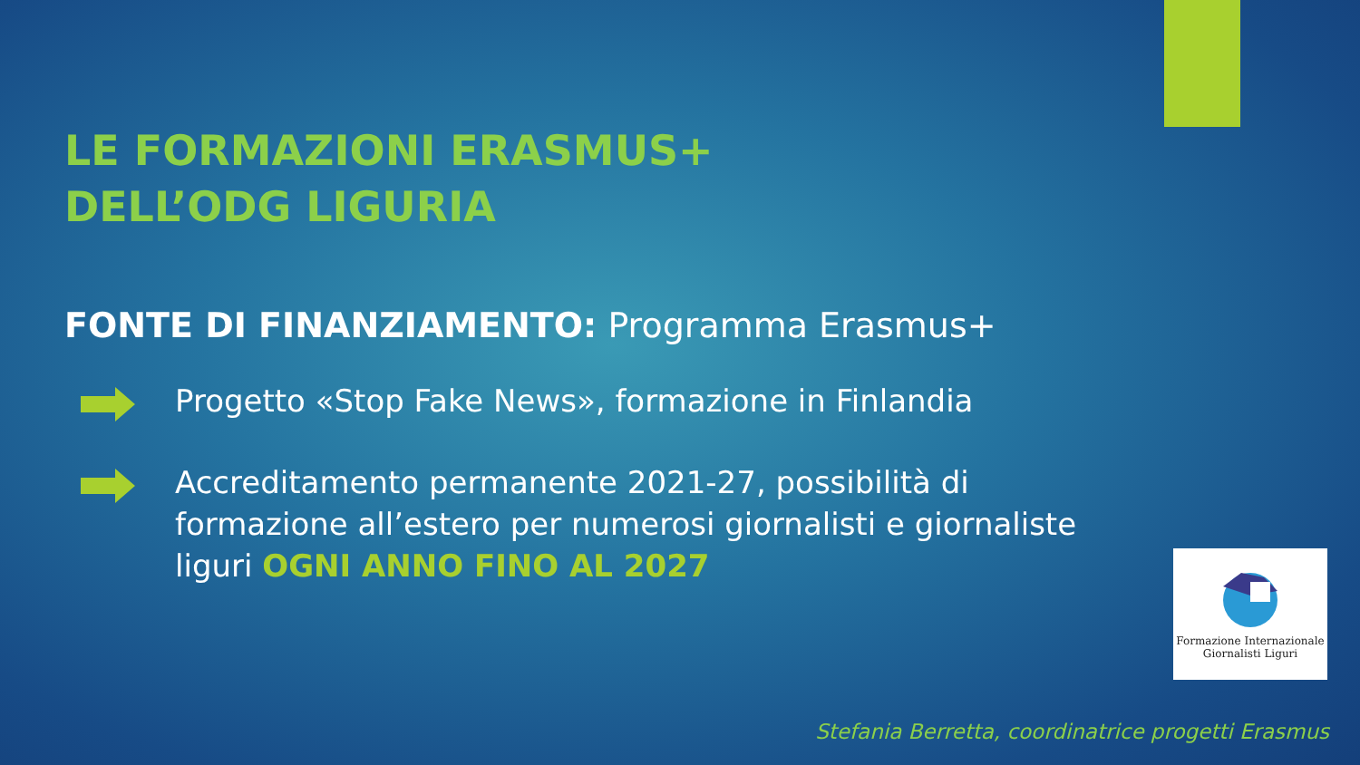LE FORMAZIONI ERASMUS+
DELL’ODG LIGURIA
FONTE DI FINANZIAMENTO: Programma Erasmus+
Progetto «Stop Fake News», formazione in Finlandia
Accreditamento permanente 2021-27, possibilità di formazione all’estero per numerosi giornalisti e giornaliste liguri OGNI ANNO FINO AL 2027
Formazione Internazionale
Giornalisti Liguri
Stefania Berretta, coordinatrice progetti Erasmus